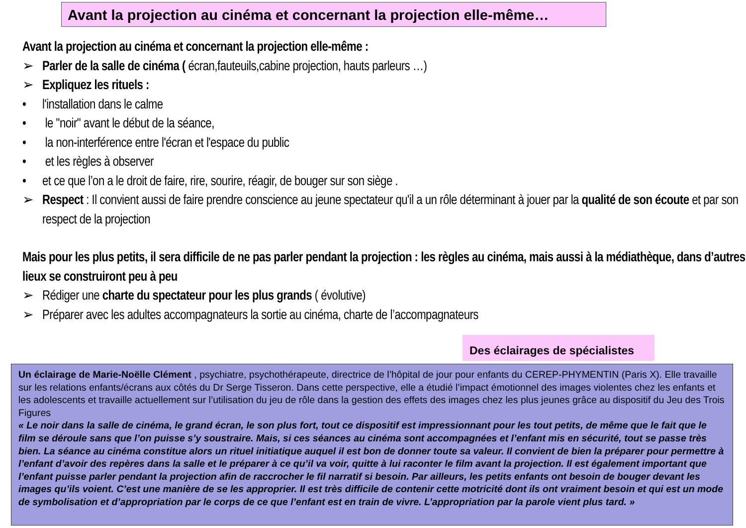Avant la projection au cinéma et concernant la projection elle-même…
Avant la projection au cinéma et concernant la projection elle-même :
➢ Parler de la salle de cinéma ( écran,fauteuils,cabine projection, hauts parleurs …)
➢ Expliquez les rituels :
• l'installation dans le calme
• le "noir" avant le début de la séance,
• la non-interférence entre l'écran et l'espace du public
• et les règles à observer
• et ce que l’on a le droit de faire, rire, sourire, réagir, de bouger sur son siège .
➢ Respect : Il convient aussi de faire prendre conscience au jeune spectateur qu'il a un rôle déterminant à jouer par la qualité de son écoute et par son respect de la projection
Mais pour les plus petits, il sera difficile de ne pas parler pendant la projection : les règles au cinéma, mais aussi à la médiathèque, dans d’autres lieux se construiront peu à peu
➢ Rédiger une charte du spectateur pour les plus grands ( évolutive)
➢ Préparer avec les adultes accompagnateurs la sortie au cinéma, charte de l’accompagnateurs
Des éclairages de spécialistes
Un éclairage de Marie-Noëlle Clément , psychiatre, psychothérapeute, directrice de l’hôpital de jour pour enfants du CEREP-PHYMENTIN (Paris X). Elle travaille sur les relations enfants/écrans aux côtés du Dr Serge Tisseron. Dans cette perspective, elle a étudié l’impact émotionnel des images violentes chez les enfants et les adolescents et travaille actuellement sur l’utilisation du jeu de rôle dans la gestion des effets des images chez les plus jeunes grâce au dispositif du Jeu des Trois Figures
« Le noir dans la salle de cinéma, le grand écran, le son plus fort, tout ce dispositif est impressionnant pour les tout petits, de même que le fait que le film se déroule sans que l’on puisse s’y soustraire. Mais, si ces séances au cinéma sont accompagnées et l’enfant mis en sécurité, tout se passe très bien. La séance au cinéma constitue alors un rituel initiatique auquel il est bon de donner toute sa valeur. Il convient de bien la préparer pour permettre à l’enfant d’avoir des repères dans la salle et le préparer à ce qu’il va voir, quitte à lui raconter le film avant la projection. Il est également important que l’enfant puisse parler pendant la projection afin de raccrocher le fil narratif si besoin. Par ailleurs, les petits enfants ont besoin de bouger devant les images qu’ils voient. C’est une manière de se les approprier. Il est très difficile de contenir cette motricité dont ils ont vraiment besoin et qui est un mode de symbolisation et d’appropriation par le corps de ce que l’enfant est en train de vivre. L’appropriation par la parole vient plus tard. »